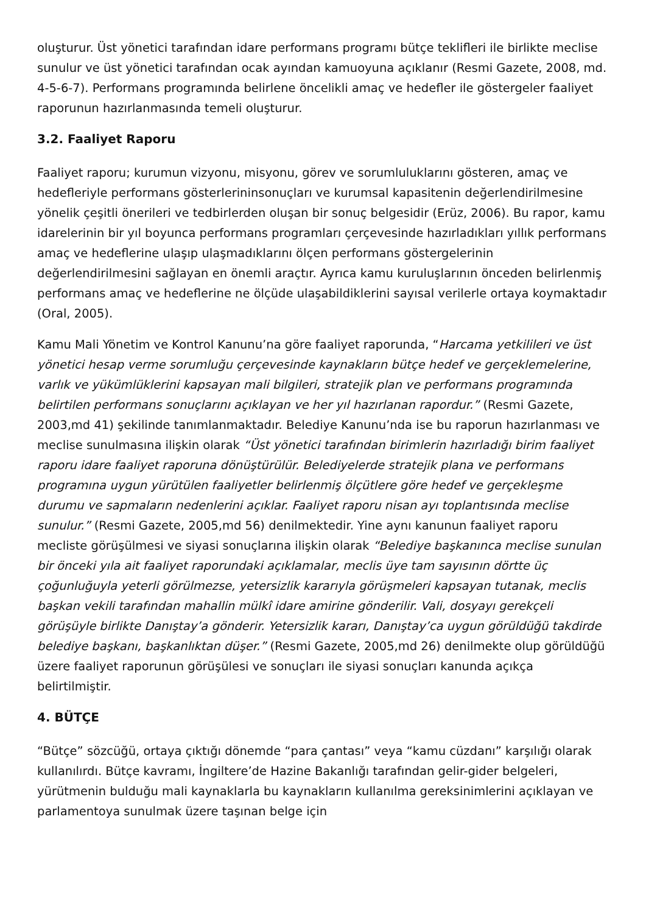oluşturur. Üst yönetici tarafından idare performans programı bütçe teklifleri ile birlikte meclise sunulur ve üst yönetici tarafından ocak ayından kamuoyuna açıklanır (Resmi Gazete, 2008, md. 4-5-6-7). Performans programında belirlene öncelikli amaç ve hedefler ile göstergeler faaliyet raporunun hazırlanmasında temeli oluşturur.
3.2. Faaliyet Raporu
Faaliyet raporu; kurumun vizyonu, misyonu, görev ve sorumluluklarını gösteren, amaç ve hedefleriyle performans gösterlerininsonuçları ve kurumsal kapasitenin değerlendirilmesine yönelik çeşitli önerileri ve tedbirlerden oluşan bir sonuç belgesidir (Erüz, 2006). Bu rapor, kamu idarelerinin bir yıl boyunca performans programları çerçevesinde hazırladıkları yıllık performans amaç ve hedeflerine ulaşıp ulaşmadıklarını ölçen performans göstergelerinin değerlendirilmesini sağlayan en önemli araçtır. Ayrıca kamu kuruluşlarının önceden belirlenmiş performans amaç ve hedeflerine ne ölçüde ulaşabildiklerini sayısal verilerle ortaya koymaktadır (Oral, 2005).
Kamu Mali Yönetim ve Kontrol Kanunu’na göre faaliyet raporunda, “Harcama yetkilileri ve üst yönetici hesap verme sorumluğu çerçevesinde kaynakların bütçe hedef ve gerçeklemelerine, varlık ve yükümlüklerini kapsayan mali bilgileri, stratejik plan ve performans programında belirtilen performans sonuçlarını açıklayan ve her yıl hazırlanan rapordur.” (Resmi Gazete, 2003,md 41) şekilinde tanımlanmaktadır. Belediye Kanunu’nda ise bu raporun hazırlanması ve meclise sunulmasına ilişkin olarak “Üst yönetici tarafından birimlerin hazırladığı birim faaliyet raporu idare faaliyet raporuna dönüştürülür. Belediyelerde stratejik plana ve performans programına uygun yürütülen faaliyetler belirlenmiş ölçütlere göre hedef ve gerçekleşme durumu ve sapmaların nedenlerini açıklar. Faaliyet raporu nisan ayı toplantısında meclise sunulur.” (Resmi Gazete, 2005,md 56) denilmektedir. Yine aynı kanunun faaliyet raporu mecliste görüşülmesi ve siyasi sonuçlarına ilişkin olarak “Belediye başkanınca meclise sunulan bir önceki yıla ait faaliyet raporundaki açıklamalar, meclis üye tam sayısının dörtte üç çoğunluğuyla yeterli görülmezse, yetersizlik kararıyla görüşmeleri kapsayan tutanak, meclis başkan vekili tarafından mahallin mülkî idare amirine gönderilir. Vali, dosyayı gerekçeli görüşüyle birlikte Danıştay’a gönderir. Yetersizlik kararı, Danıştay’ca uygun görüldüğü takdirde belediye başkanı, başkanlıktan düşer.” (Resmi Gazete, 2005,md 26) denilmekte olup görüldüğü üzere faaliyet raporunun görüşülesi ve sonuçları ile siyasi sonuçları kanunda açıkça belirtilmiştir.
4. BÜTÇE
“Bütçe” sözcüğü, ortaya çıktığı dönemde “para çantası” veya “kamu cüzdanı” karşılığı olarak kullanılırdı. Bütçe kavramı, İngiltere’de Hazine Bakanlığı tarafından gelir-gider belgeleri, yürütmenin bulduğu mali kaynaklarla bu kaynakların kullanılma gereksinimlerini açıklayan ve parlamentoya sunulmak üzere taşınan belge için